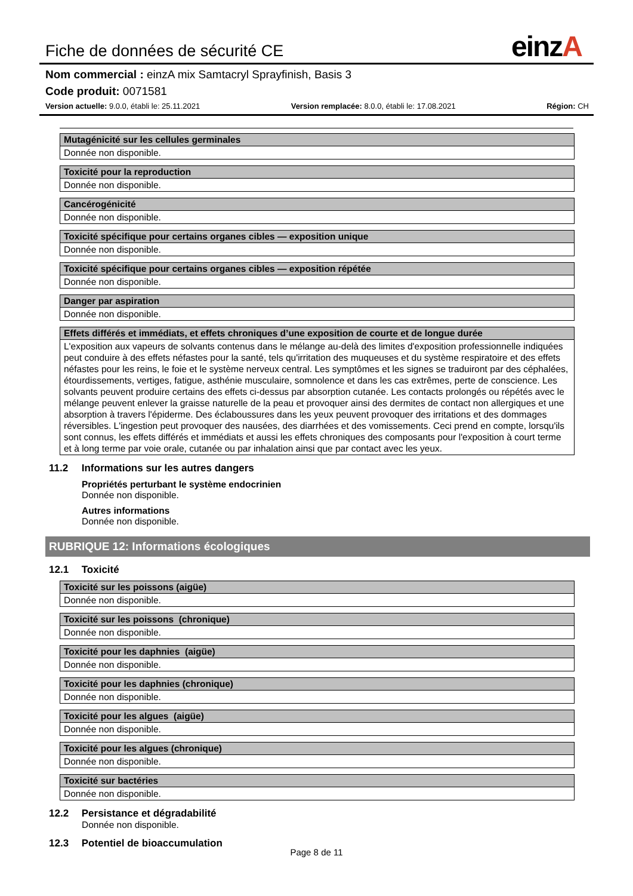Fiche de données de sécurité CE
einzA
Nom commercial : einzA mix Samtacryl Sprayfinish, Basis 3
Code produit: 0071581
Version actuelle: 9.0.0, établi le: 25.11.2021
Version remplacée: 8.0.0, établi le: 17.08.2021
Région: CH
| Mutagénicité sur les cellules germinales |
| --- |
| Donnée non disponible. |
| Toxicité pour la reproduction |
| --- |
| Donnée non disponible. |
| Cancérogénicité |
| --- |
| Donnée non disponible. |
| Toxicité spécifique pour certains organes cibles — exposition unique |
| --- |
| Donnée non disponible. |
| Toxicité spécifique pour certains organes cibles — exposition répétée |
| --- |
| Donnée non disponible. |
| Danger par aspiration |
| --- |
| Donnée non disponible. |
| Effets différés et immédiats, et effets chroniques d’une exposition de courte et de longue durée |
| --- |
| L'exposition aux vapeurs de solvants contenus dans le mélange au-delà des limites d'exposition professionnelle indiquées peut conduire à des effets néfastes pour la santé, tels qu'irritation des muqueuses et du système respiratoire et des effets néfastes pour les reins, le foie et le système nerveux central. Les symptômes et les signes se traduiront par des céphalées, étourdissements, vertiges, fatigue, asthénie musculaire, somnolence et dans les cas extrêmes, perte de conscience. Les solvants peuvent produire certains des effets ci-dessus par absorption cutanée. Les contacts prolongés ou répétés avec le mélange peuvent enlever la graisse naturelle de la peau et provoquer ainsi des dermites de contact non allergiques et une absorption à travers l'épiderme. Des éclaboussures dans les yeux peuvent provoquer des irritations et des dommages réversibles. L'ingestion peut provoquer des nausées, des diarrhées et des vomissements. Ceci prend en compte, lorsqu'ils sont connus, les effets différés et immédiats et aussi les effets chroniques des composants pour l'exposition à court terme et à long terme par voie orale, cutanée ou par inhalation ainsi que par contact avec les yeux. |
11.2 Informations sur les autres dangers
Propriétés perturbant le système endocrinien
Donnée non disponible.
Autres informations
Donnée non disponible.
RUBRIQUE 12: Informations écologiques
12.1 Toxicité
| Toxicité sur les poissons (aigüe) |
| --- |
| Donnée non disponible. |
| Toxicité sur les poissons (chronique) |
| --- |
| Donnée non disponible. |
| Toxicité pour les daphnies (aigüe) |
| --- |
| Donnée non disponible. |
| Toxicité pour les daphnies (chronique) |
| --- |
| Donnée non disponible. |
| Toxicité pour les algues (aigüe) |
| --- |
| Donnée non disponible. |
| Toxicité pour les algues (chronique) |
| --- |
| Donnée non disponible. |
| Toxicité sur bactéries |
| --- |
| Donnée non disponible. |
12.2 Persistance et dégradabilité
Donnée non disponible.
12.3 Potentiel de bioaccumulation
Page 8 de 11